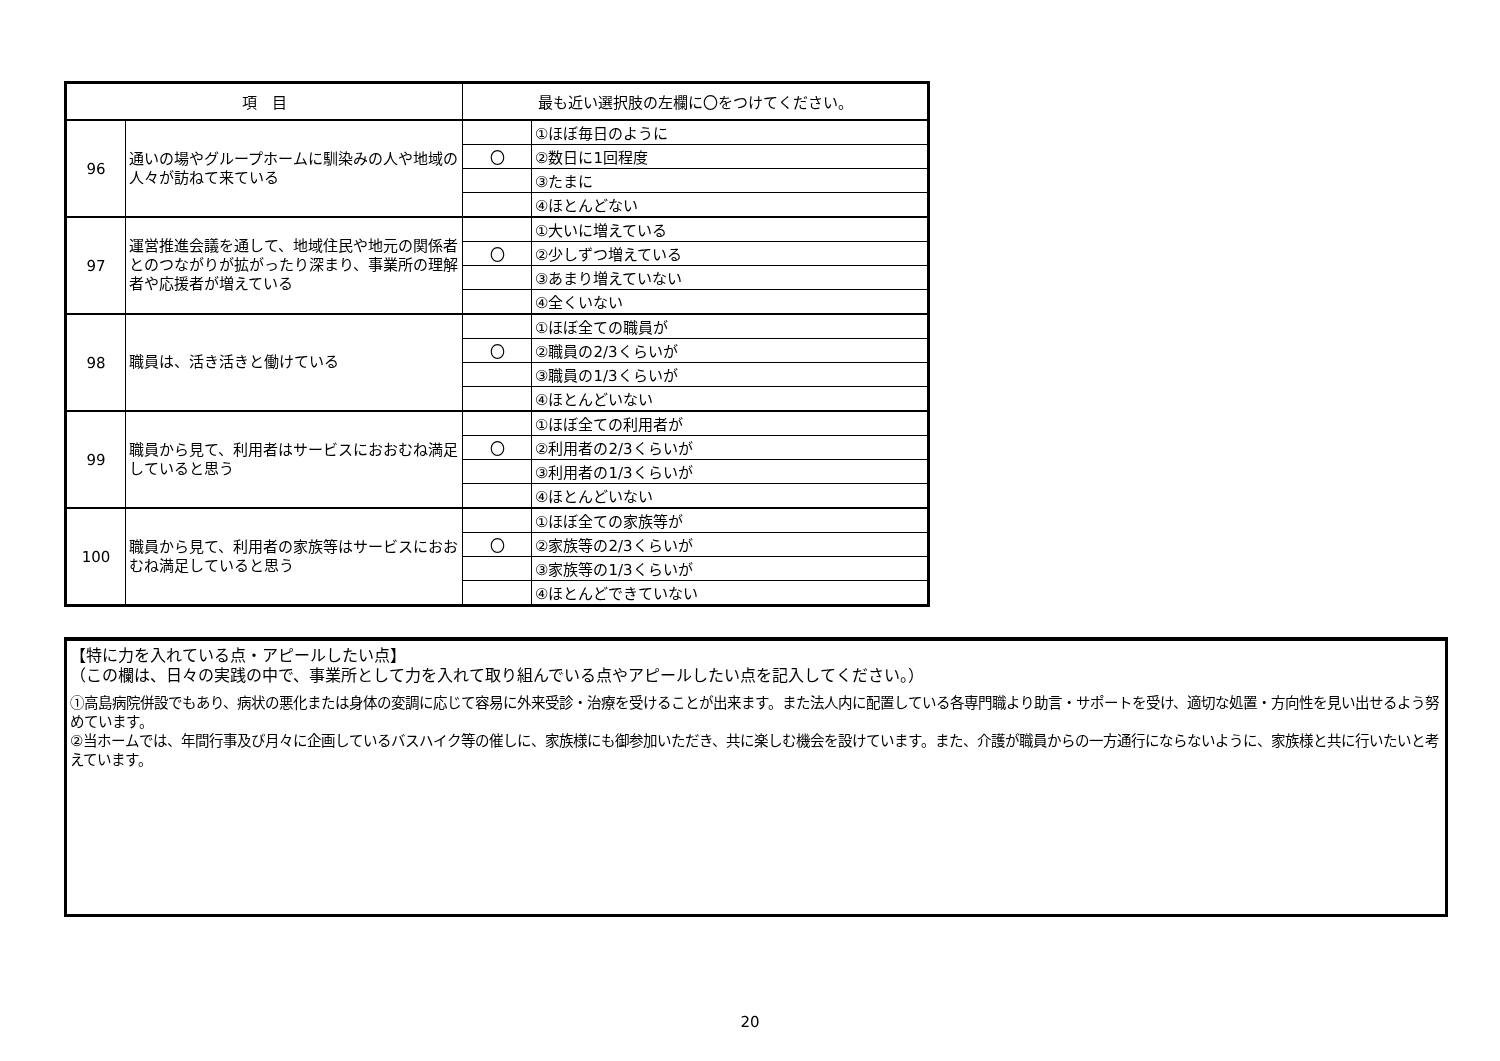| 項 目 | | 最も近い選択肢の左欄に〇をつけてください。 | |
| --- | --- | --- | --- |
| 96 | 通いの場やグループホームに馴染みの人や地域の人々が訪ねて来ている | | ①ほぼ毎日のように |
| | | 〇 | ②数日に1回程度 |
| | | | ③たまに |
| | | | ④ほとんどない |
| 97 | 運営推進会議を通して、地域住民や地元の関係者とのつながりが拡がったり深まり、事業所の理解者や応援者が増えている | | ①大いに増えている |
| | | 〇 | ②少しずつ増えている |
| | | | ③あまり増えていない |
| | | | ④全くいない |
| 98 | 職員は、活き活きと働けている | | ①ほぼ全ての職員が |
| | | 〇 | ②職員の2/3くらいが |
| | | | ③職員の1/3くらいが |
| | | | ④ほとんどいない |
| 99 | 職員から見て、利用者はサービスにおおむね満足していると思う | | ①ほぼ全ての利用者が |
| | | 〇 | ②利用者の2/3くらいが |
| | | | ③利用者の1/3くらいが |
| | | | ④ほとんどいない |
| 100 | 職員から見て、利用者の家族等はサービスにおおむね満足していると思う | | ①ほぼ全ての家族等が |
| | | 〇 | ②家族等の2/3くらいが |
| | | | ③家族等の1/3くらいが |
| | | | ④ほとんどできていない |
【特に力を入れている点・アピールしたい点】
（この欄は、日々の実践の中で、事業所として力を入れて取り組んでいる点やアピールしたい点を記入してください。）
①高島病院併設でもあり、病状の悪化または身体の変調に応じて容易に外来受診・治療を受けることが出来ます。また法人内に配置している各専門職より助言・サポートを受け、適切な処置・方向性を見い出せるよう努めています。
②当ホームでは、年間行事及び月々に企画しているバスハイク等の催しに、家族様にも御参加いただき、共に楽しむ機会を設けています。また、介護が職員からの一方通行にならないように、家族様と共に行いたいと考えています。
20